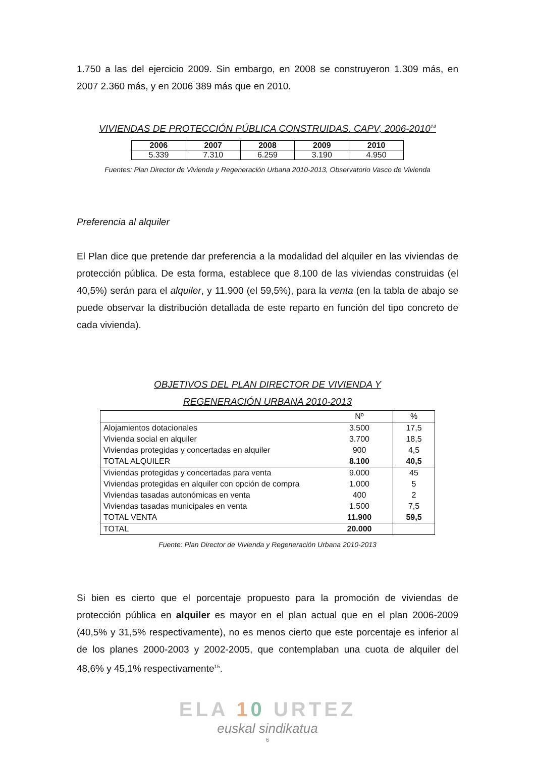1.750 a las del ejercicio 2009. Sin embargo, en 2008 se construyeron 1.309 más, en 2007 2.360 más, y en 2006 389 más que en 2010.
VIVIENDAS DE PROTECCIÓN PÚBLICA CONSTRUIDAS. CAPV, 2006-2010<sup>14</sup>
| 2006 | 2007 | 2008 | 2009 | 2010 |
| --- | --- | --- | --- | --- |
| 5.339 | 7.310 | 6.259 | 3.190 | 4.950 |
Fuentes: Plan Director de Vivienda y Regeneración Urbana 2010-2013, Observatorio Vasco de Vivienda
Preferencia al alquiler
El Plan dice que pretende dar preferencia a la modalidad del alquiler en las viviendas de protección pública. De esta forma, establece que 8.100 de las viviendas construidas (el 40,5%) serán para el alquiler, y 11.900 (el 59,5%), para la venta (en la tabla de abajo se puede observar la distribución detallada de este reparto en función del tipo concreto de cada vivienda).
OBJETIVOS DEL PLAN DIRECTOR DE VIVIENDA Y
REGENERACIÓN URBANA 2010-2013
| | Nº | % |
| Alojamientos dotacionales | 3.500 | 17,5 |
| Vivienda social en alquiler | 3.700 | 18,5 |
| Viviendas protegidas y concertadas en alquiler | 900 | 4,5 |
| TOTAL ALQUILER | 8.100 | 40,5 |
| Viviendas protegidas y concertadas para venta | 9.000 | 45 |
| Viviendas protegidas en alquiler con opción de compra | 1.000 | 5 |
| Viviendas tasadas autonómicas en venta | 400 | 2 |
| Viviendas tasadas municipales en venta | 1.500 | 7,5 |
| TOTAL VENTA | 11.900 | 59,5 |
| TOTAL | 20.000 | |
Fuente: Plan Director de Vivienda y Regeneración Urbana 2010-2013
Si bien es cierto que el porcentaje propuesto para la promoción de viviendas de protección pública en alquiler es mayor en el plan actual que en el plan 2006-2009 (40,5% y 31,5% respectivamente), no es menos cierto que este porcentaje es inferior al de los planes 2000-2003 y 2002-2005, que contemplaban una cuota de alquiler del 48,6% y 45,1% respectivamente<sup>15</sup>.
ELA 10 URTEZ
euskal sindikatua
6